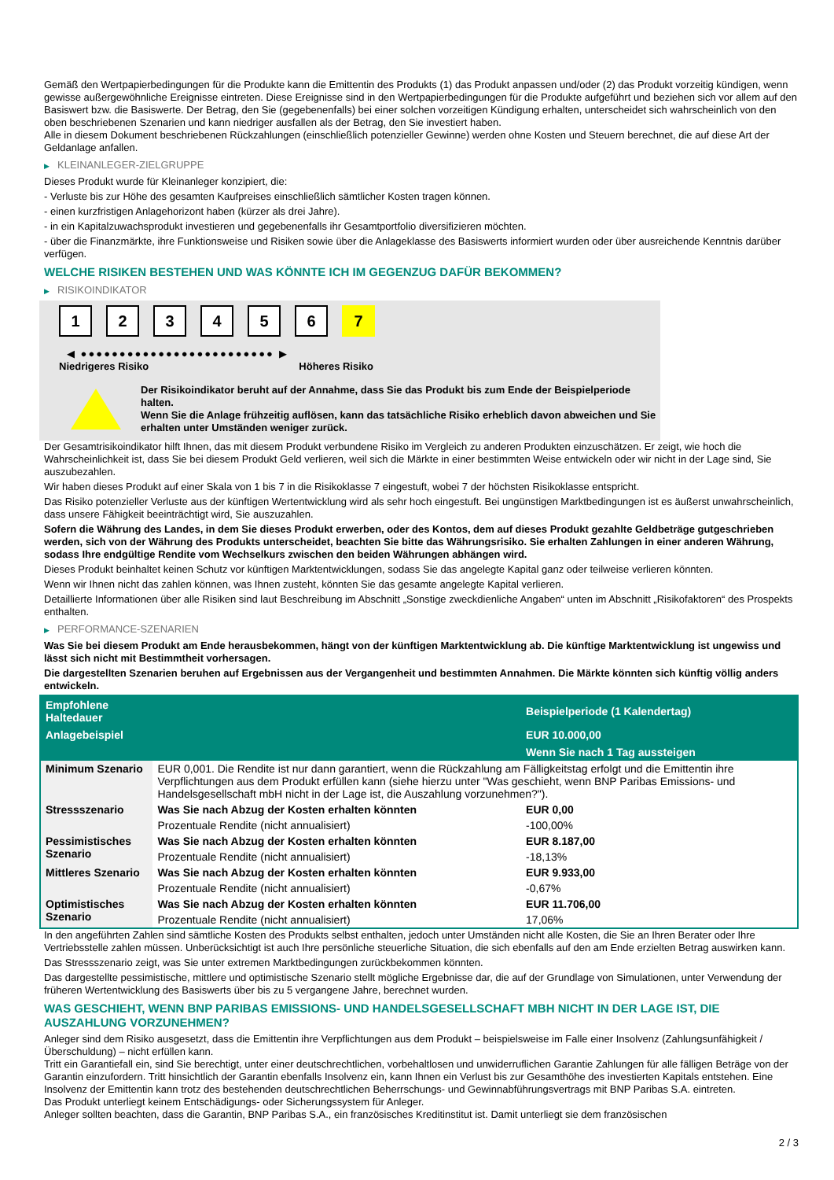Gemäß den Wertpapierbedingungen für die Produkte kann die Emittentin des Produkts (1) das Produkt anpassen und/oder (2) das Produkt vorzeitig kündigen, wenn gewisse außergewöhnliche Ereignisse eintreten. Diese Ereignisse sind in den Wertpapierbedingungen für die Produkte aufgeführt und beziehen sich vor allem auf den Basiswert bzw. die Basiswerte. Der Betrag, den Sie (gegebenenfalls) bei einer solchen vorzeitigen Kündigung erhalten, unterscheidet sich wahrscheinlich von den oben beschriebenen Szenarien und kann niedriger ausfallen als der Betrag, den Sie investiert haben.
Alle in diesem Dokument beschriebenen Rückzahlungen (einschließlich potenzieller Gewinne) werden ohne Kosten und Steuern berechnet, die auf diese Art der Geldanlage anfallen.
▶ KLEINANLEGER-ZIELGRUPPE
Dieses Produkt wurde für Kleinanleger konzipiert, die:
- Verluste bis zur Höhe des gesamten Kaufpreises einschließlich sämtlicher Kosten tragen können.
- einen kurzfristigen Anlagehorizont haben (kürzer als drei Jahre).
- in ein Kapitalzuwachsprodukt investieren und gegebenenfalls ihr Gesamtportfolio diversifizieren möchten.
- über die Finanzmärkte, ihre Funktionsweise und Risiken sowie über die Anlageklasse des Basiswerts informiert wurden oder über ausreichende Kenntnis darüber verfügen.
WELCHE RISIKEN BESTEHEN UND WAS KÖNNTE ICH IM GEGENZUG DAFÜR BEKOMMEN?
▶ RISIKOINDIKATOR
1 2 3 4 5 6 7
◀ ●●●●●●●●●●●●●●●●●●●●●●●●● ▶
Niedrigeres Risiko Höheres Risiko
Der Risikoindikator beruht auf der Annahme, dass Sie das Produkt bis zum Ende der Beispielperiode halten.
Wenn Sie die Anlage frühzeitig auflösen, kann das tatsächliche Risiko erheblich davon abweichen und Sie erhalten unter Umständen weniger zurück.
Der Gesamtrisikoindikator hilft Ihnen, das mit diesem Produkt verbundene Risiko im Vergleich zu anderen Produkten einzuschätzen. Er zeigt, wie hoch die Wahrscheinlichkeit ist, dass Sie bei diesem Produkt Geld verlieren, weil sich die Märkte in einer bestimmten Weise entwickeln oder wir nicht in der Lage sind, Sie auszubezahlen.
Wir haben dieses Produkt auf einer Skala von 1 bis 7 in die Risikoklasse 7 eingestuft, wobei 7 der höchsten Risikoklasse entspricht.
Das Risiko potenzieller Verluste aus der künftigen Wertentwicklung wird als sehr hoch eingestuft. Bei ungünstigen Marktbedingungen ist es äußerst unwahrscheinlich, dass unsere Fähigkeit beeinträchtigt wird, Sie auszuzahlen.
Sofern die Währung des Landes, in dem Sie dieses Produkt erwerben, oder des Kontos, dem auf dieses Produkt gezahlte Geldbeträge gutgeschrieben werden, sich von der Währung des Produkts unterscheidet, beachten Sie bitte das Währungsrisiko. Sie erhalten Zahlungen in einer anderen Währung, sodass Ihre endgültige Rendite vom Wechselkurs zwischen den beiden Währungen abhängen wird.
Dieses Produkt beinhaltet keinen Schutz vor künftigen Marktentwicklungen, sodass Sie das angelegte Kapital ganz oder teilweise verlieren könnten.
Wenn wir Ihnen nicht das zahlen können, was Ihnen zusteht, könnten Sie das gesamte angelegte Kapital verlieren.
Detaillierte Informationen über alle Risiken sind laut Beschreibung im Abschnitt „Sonstige zweckdienliche Angaben“ unten im Abschnitt „Risikofaktoren“ des Prospekts enthalten.
▶ PERFORMANCE-SZENARIEN
Was Sie bei diesem Produkt am Ende herausbekommen, hängt von der künftigen Marktentwicklung ab. Die künftige Marktentwicklung ist ungewiss und lässt sich nicht mit Bestimmtheit vorhersagen.
Die dargestellten Szenarien beruhen auf Ergebnissen aus der Vergangenheit und bestimmten Annahmen. Die Märkte könnten sich künftig völlig anders entwickeln.
| Empfohlene Haltedauer | | Beispielperiode (1 Kalendertag) |
| --- | --- | --- |
| Anlagebeispiel | | EUR 10.000,00 |
| | | Wenn Sie nach 1 Tag aussteigen |
| Minimum Szenario | EUR 0,001. Die Rendite ist nur dann garantiert, wenn die Rückzahlung am Fälligkeitstag erfolgt und die Emittentin ihre Verpflichtungen aus dem Produkt erfüllen kann (siehe hierzu unter "Was geschieht, wenn BNP Paribas Emissions- und Handelsgesellschaft mbH nicht in der Lage ist, die Auszahlung vorzunehmen?"). | |
| Stressszenario | Was Sie nach Abzug der Kosten erhalten könnten | EUR 0,00 |
| | Prozentuale Rendite (nicht annualisiert) | -100,00% |
| Pessimistisches Szenario | Was Sie nach Abzug der Kosten erhalten könnten | EUR 8.187,00 |
| | Prozentuale Rendite (nicht annualisiert) | -18,13% |
| Mittleres Szenario | Was Sie nach Abzug der Kosten erhalten könnten | EUR 9.933,00 |
| | Prozentuale Rendite (nicht annualisiert) | -0,67% |
| Optimistisches Szenario | Was Sie nach Abzug der Kosten erhalten könnten | EUR 11.706,00 |
| | Prozentuale Rendite (nicht annualisiert) | 17,06% |
In den angeführten Zahlen sind sämtliche Kosten des Produkts selbst enthalten, jedoch unter Umständen nicht alle Kosten, die Sie an Ihren Berater oder Ihre Vertriebsstelle zahlen müssen. Unberücksichtigt ist auch Ihre persönliche steuerliche Situation, die sich ebenfalls auf den am Ende erzielten Betrag auswirken kann.
Das Stressszenario zeigt, was Sie unter extremen Marktbedingungen zurückbekommen könnten.
Das dargestellte pessimistische, mittlere und optimistische Szenario stellt mögliche Ergebnisse dar, die auf der Grundlage von Simulationen, unter Verwendung der früheren Wertentwicklung des Basiswerts über bis zu 5 vergangene Jahre, berechnet wurden.
WAS GESCHIEHT, WENN BNP PARIBAS EMISSIONS- UND HANDELSGESELLSCHAFT MBH NICHT IN DER LAGE IST, DIE AUSZAHLUNG VORZUNEHMEN?
Anleger sind dem Risiko ausgesetzt, dass die Emittentin ihre Verpflichtungen aus dem Produkt – beispielsweise im Falle einer Insolvenz (Zahlungsunfähigkeit / Überschuldung) – nicht erfüllen kann.
Tritt ein Garantiefall ein, sind Sie berechtigt, unter einer deutschrechtlichen, vorbehaltlosen und unwiderruflichen Garantie Zahlungen für alle fälligen Beträge von der Garantin einzufordern. Tritt hinsichtlich der Garantin ebenfalls Insolvenz ein, kann Ihnen ein Verlust bis zur Gesamthöhe des investierten Kapitals entstehen. Eine Insolvenz der Emittentin kann trotz des bestehenden deutschrechtlichen Beherrschungs- und Gewinnabführungsvertrags mit BNP Paribas S.A. eintreten.
Das Produkt unterliegt keinem Entschädigungs- oder Sicherungssystem für Anleger.
Anleger sollten beachten, dass die Garantin, BNP Paribas S.A., ein französisches Kreditinstitut ist. Damit unterliegt sie dem französischen
2 / 3